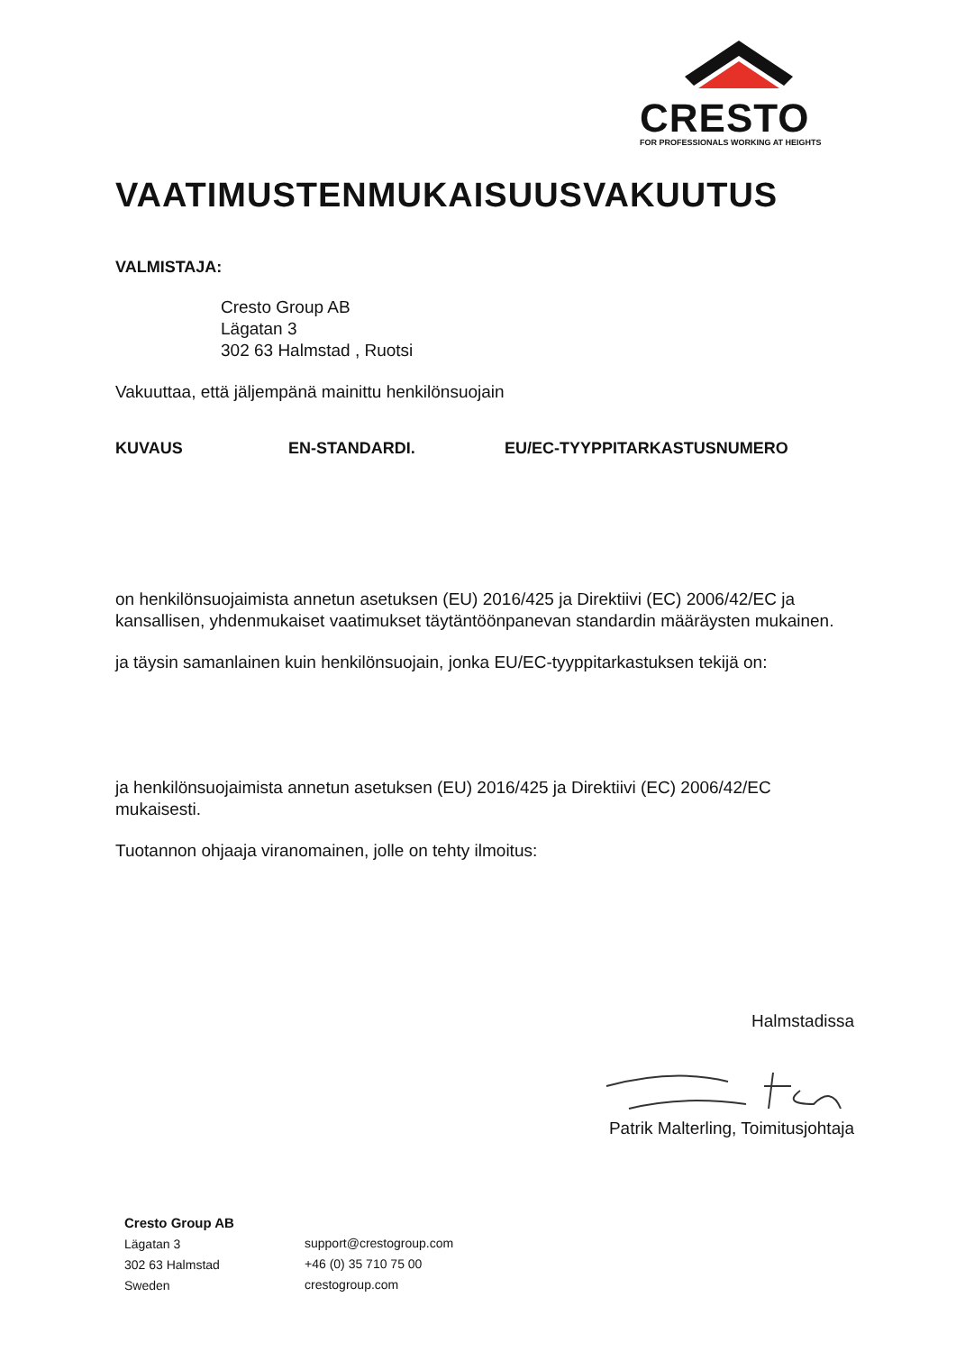CRESTO
FOR PROFESSIONALS WORKING AT HEIGHTS
VAATIMUSTENMUKAISUUSVAKUUTUS
VALMISTAJA:
Cresto Group AB
Lägatan 3
302 63 Halmstad , Ruotsi
Vakuuttaa, että jäljempänä mainittu henkilönsuojain
KUVAUS EN-STANDARDI. EU/EC-TYYPPITARKASTUSNUMERO
on henkilönsuojaimista annetun asetuksen (EU) 2016/425 ja Direktiivi (EC) 2006/42/EC ja kansallisen, yhdenmukaiset vaatimukset täytäntöönpanevan standardin määräysten mukainen.
ja täysin samanlainen kuin henkilönsuojain, jonka EU/EC-tyyppitarkastuksen tekijä on:
ja henkilönsuojaimista annetun asetuksen (EU) 2016/425 ja Direktiivi (EC) 2006/42/EC mukaisesti.
Tuotannon ohjaaja viranomainen, jolle on tehty ilmoitus:
Halmstadissa
Patrik Malterling, Toimitusjohtaja
Cresto Group AB
Lägatan 3
302 63 Halmstad
Sweden
support@crestogroup.com
+46 (0) 35 710 75 00
crestogroup.com